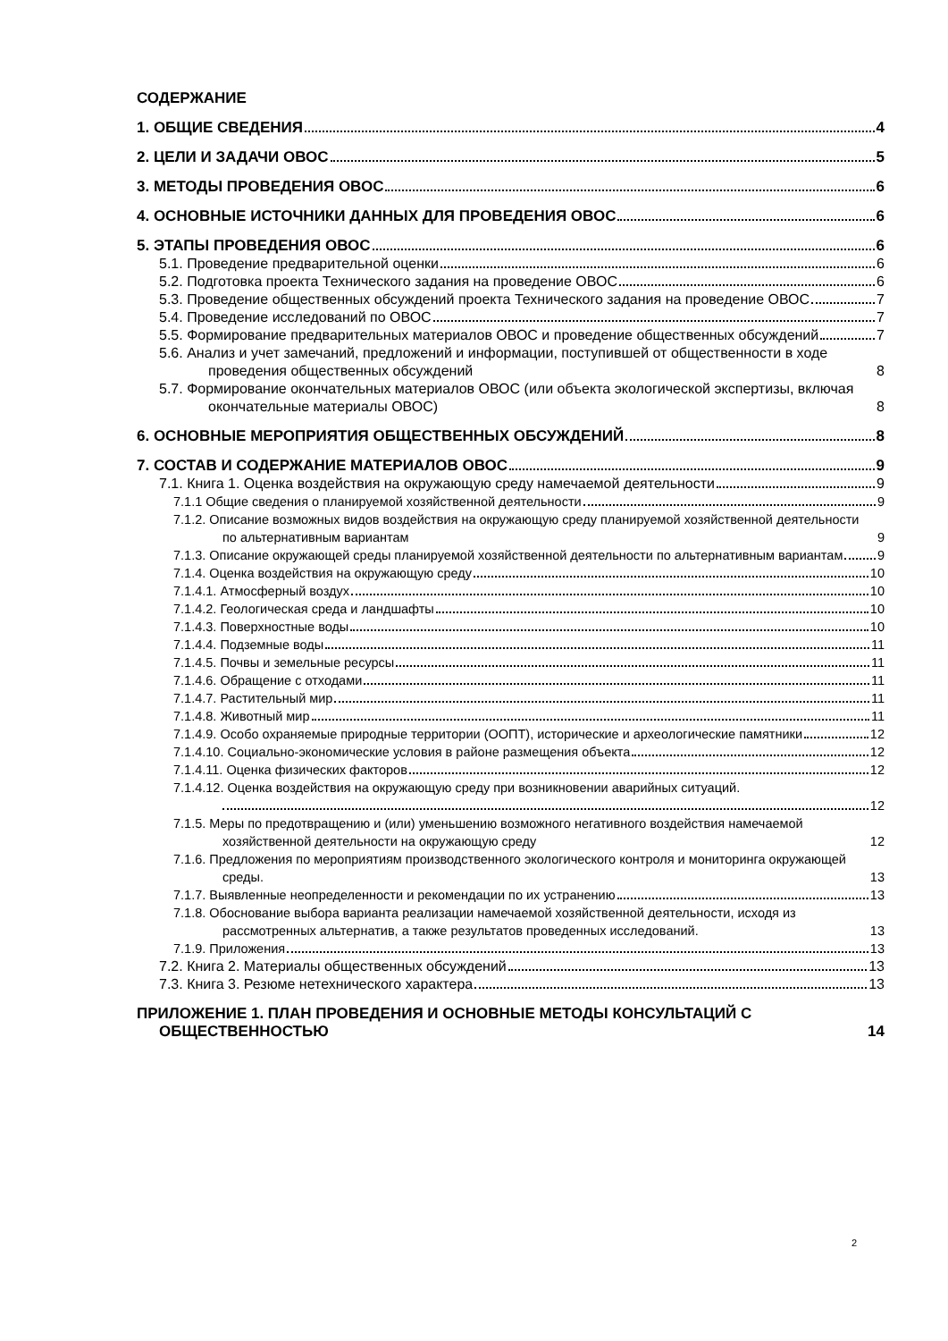СОДЕРЖАНИЕ
1. ОБЩИЕ СВЕДЕНИЯ 4
2. ЦЕЛИ И ЗАДАЧИ ОВОС 5
3. МЕТОДЫ ПРОВЕДЕНИЯ ОВОС 6
4. ОСНОВНЫЕ ИСТОЧНИКИ ДАННЫХ ДЛЯ ПРОВЕДЕНИЯ ОВОС 6
5. ЭТАПЫ ПРОВЕДЕНИЯ ОВОС 6
5.1. Проведение предварительной оценки 6
5.2. Подготовка проекта Технического задания на проведение ОВОС 6
5.3. Проведение общественных обсуждений проекта Технического задания на проведение ОВОС 7
5.4. Проведение исследований по ОВОС 7
5.5. Формирование предварительных материалов ОВОС и проведение общественных обсуждений 7
5.6. Анализ и учет замечаний, предложений и информации, поступившей от общественности в ходе проведения общественных обсуждений 8
5.7. Формирование окончательных материалов ОВОС (или объекта экологической экспертизы, включая окончательные материалы ОВОС) 8
6. ОСНОВНЫЕ МЕРОПРИЯТИЯ ОБЩЕСТВЕННЫХ ОБСУЖДЕНИЙ 8
7. СОСТАВ И СОДЕРЖАНИЕ МАТЕРИАЛОВ ОВОС 9
7.1. Книга 1. Оценка воздействия на окружающую среду намечаемой деятельности 9
7.1.1 Общие сведения о планируемой хозяйственной деятельности 9
7.1.2. Описание возможных видов воздействия на окружающую среду планируемой хозяйственной деятельности по альтернативным вариантам 9
7.1.3. Описание окружающей среды планируемой хозяйственной деятельности по альтернативным вариантам 9
7.1.4. Оценка воздействия на окружающую среду 10
7.1.4.1. Атмосферный воздух 10
7.1.4.2. Геологическая среда и ландшафты 10
7.1.4.3. Поверхностные воды 10
7.1.4.4. Подземные воды 11
7.1.4.5. Почвы и земельные ресурсы 11
7.1.4.6. Обращение с отходами 11
7.1.4.7. Растительный мир 11
7.1.4.8. Животный мир 11
7.1.4.9. Особо охраняемые природные территории (ООПТ), исторические и археологические памятники 12
7.1.4.10. Социально-экономические условия в районе размещения объекта 12
7.1.4.11. Оценка физических факторов 12
7.1.4.12. Оценка воздействия на окружающую среду при возникновении аварийных ситуаций.
12
7.1.5. Меры по предотвращению и (или) уменьшению возможного негативного воздействия намечаемой хозяйственной деятельности на окружающую среду 12
7.1.6. Предложения по мероприятиям производственного экологического контроля и мониторинга окружающей среды. 13
7.1.7. Выявленные неопределенности и рекомендации по их устранению 13
7.1.8. Обоснование выбора варианта реализации намечаемой хозяйственной деятельности, исходя из рассмотренных альтернатив, а также результатов проведенных исследований. 13
7.1.9. Приложения 13
7.2. Книга 2. Материалы общественных обсуждений 13
7.3. Книга 3. Резюме нетехнического характера 13
ПРИЛОЖЕНИЕ 1. ПЛАН ПРОВЕДЕНИЯ И ОСНОВНЫЕ МЕТОДЫ КОНСУЛЬТАЦИЙ С ОБЩЕСТВЕННОСТЬЮ 14
2